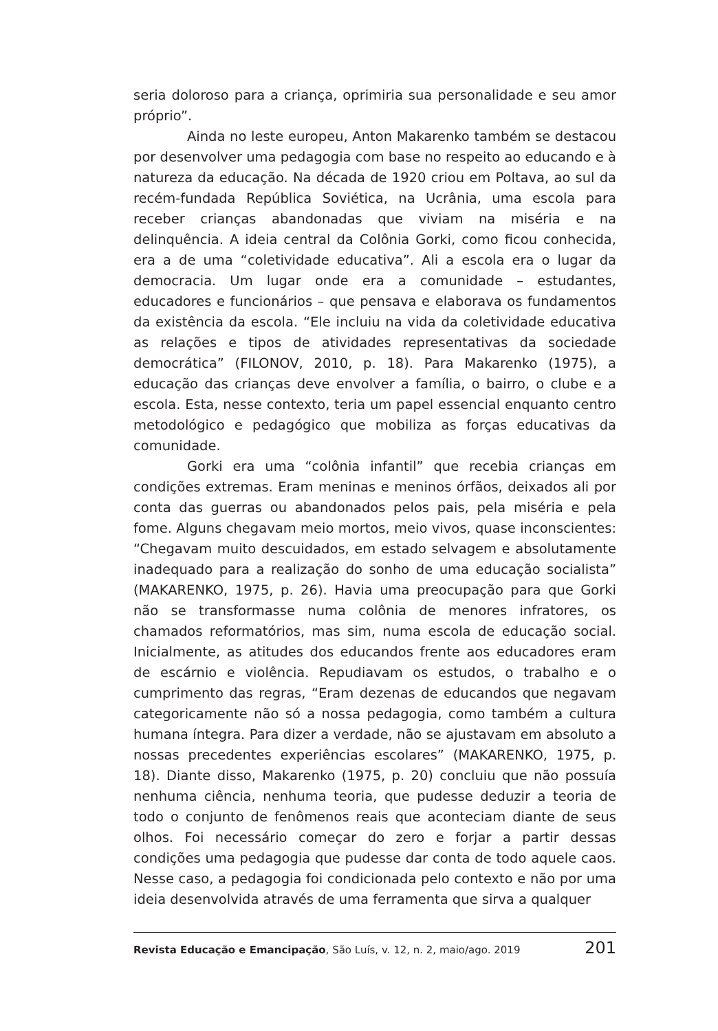seria doloroso para a criança, oprimiria sua personalidade e seu amor próprio”.
Ainda no leste europeu, Anton Makarenko também se destacou por desenvolver uma pedagogia com base no respeito ao educando e à natureza da educação. Na década de 1920 criou em Poltava, ao sul da recém-fundada República Soviética, na Ucrânia, uma escola para receber crianças abandonadas que viviam na miséria e na delinquência. A ideia central da Colônia Gorki, como ficou conhecida, era a de uma “coletividade educativa”. Ali a escola era o lugar da democracia. Um lugar onde era a comunidade – estudantes, educadores e funcionários – que pensava e elaborava os fundamentos da existência da escola. “Ele incluiu na vida da coletividade educativa as relações e tipos de atividades representativas da sociedade democrática” (FILONOV, 2010, p. 18). Para Makarenko (1975), a educação das crianças deve envolver a família, o bairro, o clube e a escola. Esta, nesse contexto, teria um papel essencial enquanto centro metodológico e pedagógico que mobiliza as forças educativas da comunidade.
Gorki era uma “colônia infantil” que recebia crianças em condições extremas. Eram meninas e meninos órfãos, deixados ali por conta das guerras ou abandonados pelos pais, pela miséria e pela fome. Alguns chegavam meio mortos, meio vivos, quase inconscientes: “Chegavam muito descuidados, em estado selvagem e absolutamente inadequado para a realização do sonho de uma educação socialista” (MAKARENKO, 1975, p. 26). Havia uma preocupação para que Gorki não se transformasse numa colônia de menores infratores, os chamados reformatórios, mas sim, numa escola de educação social. Inicialmente, as atitudes dos educandos frente aos educadores eram de escárnio e violência. Repudiavam os estudos, o trabalho e o cumprimento das regras, “Eram dezenas de educandos que negavam categoricamente não só a nossa pedagogia, como também a cultura humana íntegra. Para dizer a verdade, não se ajustavam em absoluto a nossas precedentes experiências escolares” (MAKARENKO, 1975, p. 18). Diante disso, Makarenko (1975, p. 20) concluiu que não possuía nenhuma ciência, nenhuma teoria, que pudesse deduzir a teoria de todo o conjunto de fenômenos reais que aconteciam diante de seus olhos. Foi necessário começar do zero e forjar a partir dessas condições uma pedagogia que pudesse dar conta de todo aquele caos. Nesse caso, a pedagogia foi condicionada pelo contexto e não por uma ideia desenvolvida através de uma ferramenta que sirva a qualquer
Revista Educação e Emancipação, São Luís, v. 12, n. 2, maio/ago. 2019 201